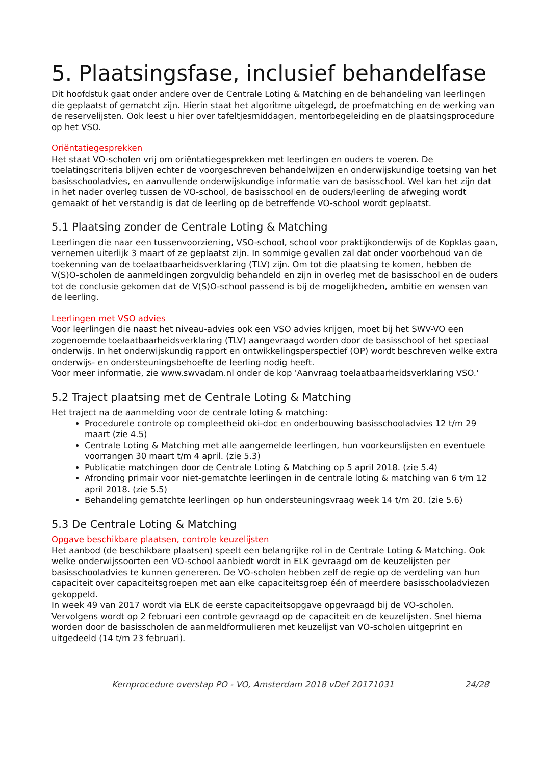5. Plaatsingsfase, inclusief behandelfase
Dit hoofdstuk gaat onder andere over de Centrale Loting & Matching en de behandeling van leerlingen die geplaatst of gematcht zijn. Hierin staat het algoritme uitgelegd, de proefmatching en de werking van de reservelijsten. Ook leest u hier over tafeltjesmiddagen, mentorbegeleiding en de plaatsingsprocedure op het VSO.
Oriëntatiegesprekken
Het staat VO-scholen vrij om oriëntatiegesprekken met leerlingen en ouders te voeren. De toelatingscriteria blijven echter de voorgeschreven behandelwijzen en onderwijskundige toetsing van het basisschooladvies, en aanvullende onderwijskundige informatie van de basisschool. Wel kan het zijn dat in het nader overleg tussen de VO-school, de basisschool en de ouders/leerling de afweging wordt gemaakt of het verstandig is dat de leerling op de betreffende VO-school wordt geplaatst.
5.1 Plaatsing zonder de Centrale Loting & Matching
Leerlingen die naar een tussenvoorziening, VSO-school, school voor praktijkonderwijs of de Kopklas gaan, vernemen uiterlijk 3 maart of ze geplaatst zijn. In sommige gevallen zal dat onder voorbehoud van de toekenning van de toelaatbaarheidsverklaring (TLV) zijn. Om tot die plaatsing te komen, hebben de V(S)O-scholen de aanmeldingen zorgvuldig behandeld en zijn in overleg met de basisschool en de ouders tot de conclusie gekomen dat de V(S)O-school passend is bij de mogelijkheden, ambitie en wensen van de leerling.
Leerlingen met VSO advies
Voor leerlingen die naast het niveau-advies ook een VSO advies krijgen, moet bij het SWV-VO een zogenoemde toelaatbaarheidsverklaring (TLV) aangevraagd worden door de basisschool of het speciaal onderwijs. In het onderwijskundig rapport en ontwikkelingsperspectief (OP) wordt beschreven welke extra onderwijs- en ondersteuningsbehoefte de leerling nodig heeft.
Voor meer informatie, zie www.swvadam.nl onder de kop 'Aanvraag toelaatbaarheidsverklaring VSO.'
5.2 Traject plaatsing met de Centrale Loting & Matching
Het traject na de aanmelding voor de centrale loting & matching:
Procedurele controle op compleetheid oki-doc en onderbouwing basisschooladvies 12 t/m 29 maart (zie 4.5)
Centrale Loting & Matching met alle aangemelde leerlingen, hun voorkeurslijsten en eventuele voorrangen 30 maart t/m 4 april. (zie 5.3)
Publicatie matchingen door de Centrale Loting & Matching op 5 april 2018. (zie 5.4)
Afronding primair voor niet-gematchte leerlingen in de centrale loting & matching van 6 t/m 12 april 2018. (zie 5.5)
Behandeling gematchte leerlingen op hun ondersteuningsvraag week 14 t/m 20. (zie 5.6)
5.3 De Centrale Loting & Matching
Opgave beschikbare plaatsen, controle keuzelijsten
Het aanbod (de beschikbare plaatsen) speelt een belangrijke rol in de Centrale Loting & Matching. Ook welke onderwijssoorten een VO-school aanbiedt wordt in ELK gevraagd om de keuzelijsten per basisschooladvies te kunnen genereren. De VO-scholen hebben zelf de regie op de verdeling van hun capaciteit over capaciteitsgroepen met aan elke capaciteitsgroep één of meerdere basisschooladviezen gekoppeld.
In week 49 van 2017 wordt via ELK de eerste capaciteitsopgave opgevraagd bij de VO-scholen. Vervolgens wordt op 2 februari een controle gevraagd op de capaciteit en de keuzelijsten. Snel hierna worden door de basisscholen de aanmeldformulieren met keuzelijst van VO-scholen uitgeprint en uitgedeeld (14 t/m 23 februari).
Kernprocedure overstap PO - VO, Amsterdam 2018 vDef 20171031 24/28